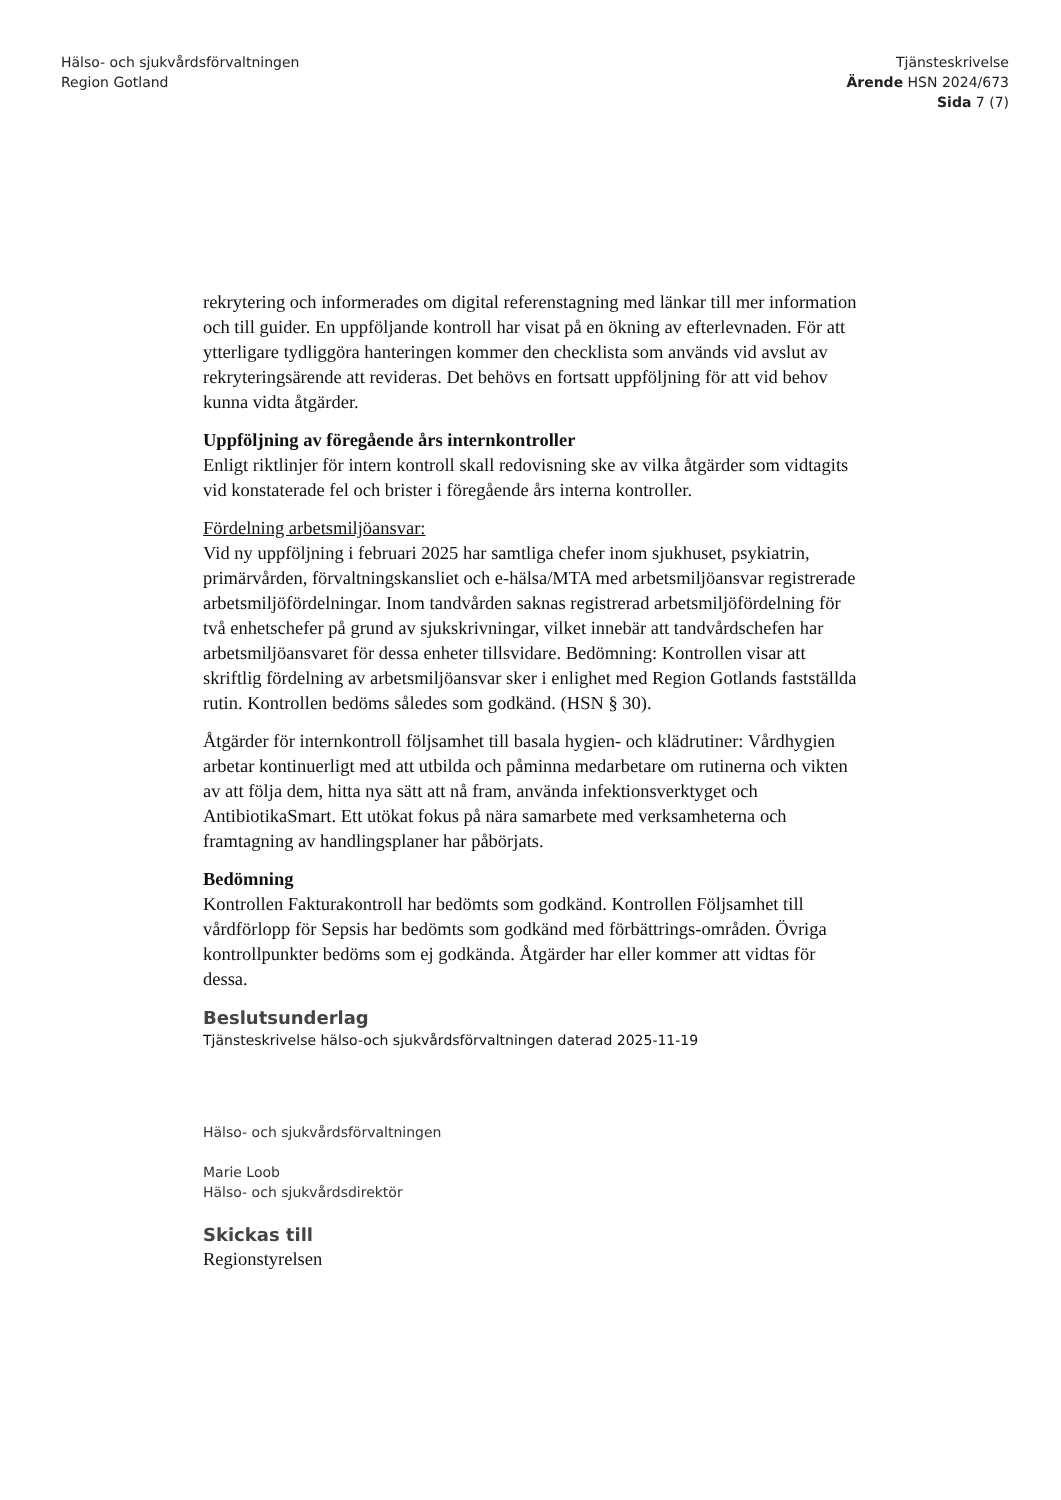Hälso- och sjukvårdsförvaltningen
Region Gotland
Tjänsteskrivelse
Ärende HSN 2024/673
Sida 7 (7)
rekrytering och informerades om digital referenstagning med länkar till mer information och till guider. En uppföljande kontroll har visat på en ökning av efterlevnaden. För att ytterligare tydliggöra hanteringen kommer den checklista som används vid avslut av rekryteringsärende att revideras. Det behövs en fortsatt uppföljning för att vid behov kunna vidta åtgärder.
Uppföljning av föregående års internkontroller
Enligt riktlinjer för intern kontroll skall redovisning ske av vilka åtgärder som vidtagits vid konstaterade fel och brister i föregående års interna kontroller.
Fördelning arbetsmiljöansvar:
Vid ny uppföljning i februari 2025 har samtliga chefer inom sjukhuset, psykiatrin, primärvården, förvaltningskansliet och e-hälsa/MTA med arbetsmiljöansvar registrerade arbetsmiljöfördelningar. Inom tandvården saknas registrerad arbetsmiljöfördelning för två enhetschefer på grund av sjukskrivningar, vilket innebär att tandvårdschefen har arbetsmiljöansvaret för dessa enheter tillsvidare. Bedömning: Kontrollen visar att skriftlig fördelning av arbetsmiljöansvar sker i enlighet med Region Gotlands fastställda rutin. Kontrollen bedöms således som godkänd. (HSN § 30).
Åtgärder för internkontroll följsamhet till basala hygien- och klädrutiner: Vårdhygien arbetar kontinuerligt med att utbilda och påminna medarbetare om rutinerna och vikten av att följa dem, hitta nya sätt att nå fram, använda infektionsverktyget och AntibiotikaSmart. Ett utökat fokus på nära samarbete med verksamheterna och framtagning av handlingsplaner har påbörjats.
Bedömning
Kontrollen Fakturakontroll har bedömts som godkänd. Kontrollen Följsamhet till vårdförlopp för Sepsis har bedömts som godkänd med förbättrings-områden. Övriga kontrollpunkter bedöms som ej godkända. Åtgärder har eller kommer att vidtas för dessa.
Beslutsunderlag
Tjänsteskrivelse hälso-och sjukvårdsförvaltningen daterad 2025-11-19
Hälso- och sjukvårdsförvaltningen
Marie Loob
Hälso- och sjukvårdsdirektör
Skickas till
Regionstyrelsen